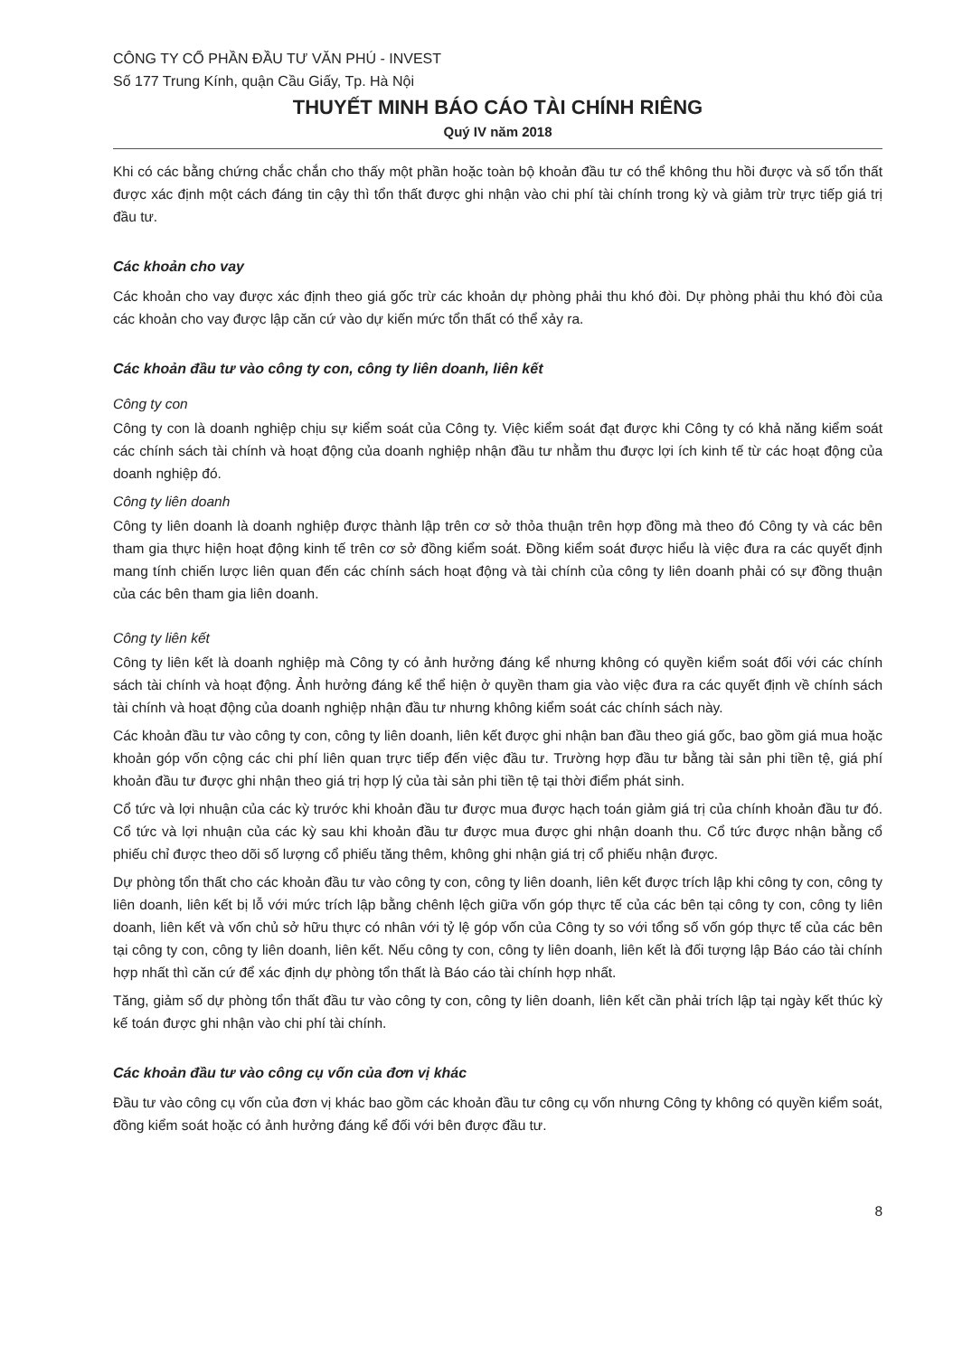CÔNG TY CỔ PHẦN ĐẦU TƯ VĂN PHÚ - INVEST
Số 177 Trung Kính, quận Cầu Giấy, Tp. Hà Nội
THUYẾT MINH BÁO CÁO TÀI CHÍNH RIÊNG
Quý IV năm 2018
Khi có các bằng chứng chắc chắn cho thấy một phần hoặc toàn bộ khoản đầu tư có thể không thu hồi được và số tổn thất được xác định một cách đáng tin cậy thì tổn thất được ghi nhận vào chi phí tài chính trong kỳ và giảm trừ trực tiếp giá trị đầu tư.
Các khoản cho vay
Các khoản cho vay được xác định theo giá gốc trừ các khoản dự phòng phải thu khó đòi. Dự phòng phải thu khó đòi của các khoản cho vay được lập căn cứ vào dự kiến mức tổn thất có thể xảy ra.
Các khoản đầu tư vào công ty con, công ty liên doanh, liên kết
Công ty con
Công ty con là doanh nghiệp chịu sự kiểm soát của Công ty. Việc kiểm soát đạt được khi Công ty có khả năng kiểm soát các chính sách tài chính và hoạt động của doanh nghiệp nhận đầu tư nhằm thu được lợi ích kinh tế từ các hoạt động của doanh nghiệp đó.
Công ty liên doanh
Công ty liên doanh là doanh nghiệp được thành lập trên cơ sở thỏa thuận trên hợp đồng mà theo đó Công ty và các bên tham gia thực hiện hoạt động kinh tế trên cơ sở đồng kiểm soát. Đồng kiểm soát được hiểu là việc đưa ra các quyết định mang tính chiến lược liên quan đến các chính sách hoạt động và tài chính của công ty liên doanh phải có sự đồng thuận của các bên tham gia liên doanh.
Công ty liên kết
Công ty liên kết là doanh nghiệp mà Công ty có ảnh hưởng đáng kể nhưng không có quyền kiểm soát đối với các chính sách tài chính và hoạt động. Ảnh hưởng đáng kể thể hiện ở quyền tham gia vào việc đưa ra các quyết định về chính sách tài chính và hoạt động của doanh nghiệp nhận đầu tư nhưng không kiểm soát các chính sách này.
Các khoản đầu tư vào công ty con, công ty liên doanh, liên kết được ghi nhận ban đầu theo giá gốc, bao gồm giá mua hoặc khoản góp vốn cộng các chi phí liên quan trực tiếp đến việc đầu tư. Trường hợp đầu tư bằng tài sản phi tiền tệ, giá phí khoản đầu tư được ghi nhận theo giá trị hợp lý của tài sản phi tiền tệ tại thời điểm phát sinh.
Cổ tức và lợi nhuận của các kỳ trước khi khoản đầu tư được mua được hạch toán giảm giá trị của chính khoản đầu tư đó. Cổ tức và lợi nhuận của các kỳ sau khi khoản đầu tư được mua được ghi nhận doanh thu. Cổ tức được nhận bằng cổ phiếu chỉ được theo dõi số lượng cổ phiếu tăng thêm, không ghi nhận giá trị cổ phiếu nhận được.
Dự phòng tổn thất cho các khoản đầu tư vào công ty con, công ty liên doanh, liên kết được trích lập khi công ty con, công ty liên doanh, liên kết bị lỗ với mức trích lập bằng chênh lệch giữa vốn góp thực tế của các bên tại công ty con, công ty liên doanh, liên kết và vốn chủ sở hữu thực có nhân với tỷ lệ góp vốn của Công ty so với tổng số vốn góp thực tế của các bên tại công ty con, công ty liên doanh, liên kết. Nếu công ty con, công ty liên doanh, liên kết là đối tượng lập Báo cáo tài chính hợp nhất thì căn cứ để xác định dự phòng tổn thất là Báo cáo tài chính hợp nhất.
Tăng, giảm số dự phòng tổn thất đầu tư vào công ty con, công ty liên doanh, liên kết cần phải trích lập tại ngày kết thúc kỳ kế toán được ghi nhận vào chi phí tài chính.
Các khoản đầu tư vào công cụ vốn của đơn vị khác
Đầu tư vào công cụ vốn của đơn vị khác bao gồm các khoản đầu tư công cụ vốn nhưng Công ty không có quyền kiểm soát, đồng kiểm soát hoặc có ảnh hưởng đáng kể đối với bên được đầu tư.
8